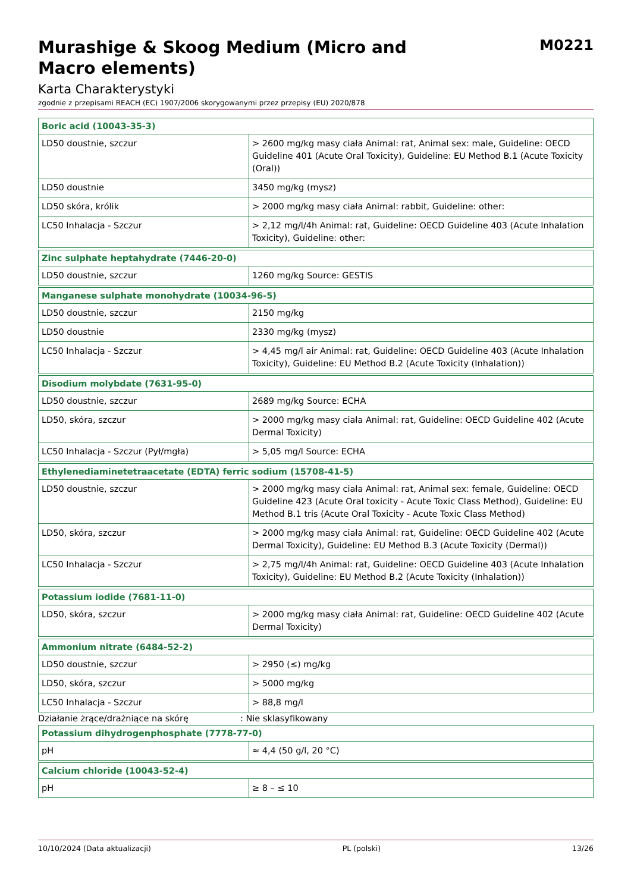Murashige & Skoog Medium (Micro and
Macro elements)
M0221
Karta Charakterystyki
zgodnie z przepisami REACH (EC) 1907/2006 skorygowanymi przez przepisy (EU) 2020/878
| Boric acid (10043-35-3) | |
| --- | --- |
| LD50 doustnie, szczur | > 2600 mg/kg masy ciała Animal: rat, Animal sex: male, Guideline: OECD Guideline 401 (Acute Oral Toxicity), Guideline: EU Method B.1 (Acute Toxicity (Oral)) |
| LD50 doustnie | 3450 mg/kg (mysz) |
| LD50 skóra, królik | > 2000 mg/kg masy ciała Animal: rabbit, Guideline: other: |
| LC50 Inhalacja - Szczur | > 2,12 mg/l/4h Animal: rat, Guideline: OECD Guideline 403 (Acute Inhalation Toxicity), Guideline: other: |
| Zinc sulphate heptahydrate (7446-20-0) | |
| --- | --- |
| LD50 doustnie, szczur | 1260 mg/kg Source: GESTIS |
| Manganese sulphate monohydrate (10034-96-5) | |
| --- | --- |
| LD50 doustnie, szczur | 2150 mg/kg |
| LD50 doustnie | 2330 mg/kg (mysz) |
| LC50 Inhalacja - Szczur | > 4,45 mg/l air Animal: rat, Guideline: OECD Guideline 403 (Acute Inhalation Toxicity), Guideline: EU Method B.2 (Acute Toxicity (Inhalation)) |
| Disodium molybdate (7631-95-0) | |
| --- | --- |
| LD50 doustnie, szczur | 2689 mg/kg Source: ECHA |
| LD50, skóra, szczur | > 2000 mg/kg masy ciała Animal: rat, Guideline: OECD Guideline 402 (Acute Dermal Toxicity) |
| LC50 Inhalacja - Szczur (Pył/mgła) | > 5,05 mg/l Source: ECHA |
| Ethylenediaminetetraacetate (EDTA) ferric sodium (15708-41-5) | |
| --- | --- |
| LD50 doustnie, szczur | > 2000 mg/kg masy ciała Animal: rat, Animal sex: female, Guideline: OECD Guideline 423 (Acute Oral toxicity - Acute Toxic Class Method), Guideline: EU Method B.1 tris (Acute Oral Toxicity - Acute Toxic Class Method) |
| LD50, skóra, szczur | > 2000 mg/kg masy ciała Animal: rat, Guideline: OECD Guideline 402 (Acute Dermal Toxicity), Guideline: EU Method B.3 (Acute Toxicity (Dermal)) |
| LC50 Inhalacja - Szczur | > 2,75 mg/l/4h Animal: rat, Guideline: OECD Guideline 403 (Acute Inhalation Toxicity), Guideline: EU Method B.2 (Acute Toxicity (Inhalation)) |
| Potassium iodide (7681-11-0) | |
| --- | --- |
| LD50, skóra, szczur | > 2000 mg/kg masy ciała Animal: rat, Guideline: OECD Guideline 402 (Acute Dermal Toxicity) |
| Ammonium nitrate (6484-52-2) | |
| --- | --- |
| LD50 doustnie, szczur | > 2950 (≤) mg/kg |
| LD50, skóra, szczur | > 5000 mg/kg |
| LC50 Inhalacja - Szczur | > 88,8 mg/l |
Działanie żrące/drażniące na skórę: Nie sklasyfikowany
| Potassium dihydrogenphosphate (7778-77-0) | |
| --- | --- |
| pH | ≈ 4,4 (50 g/l, 20 °C) |
| Calcium chloride (10043-52-4) | |
| --- | --- |
| pH | ≥ 8 – ≤ 10 |
10/10/2024 (Data aktualizacji) PL (polski) 13/26